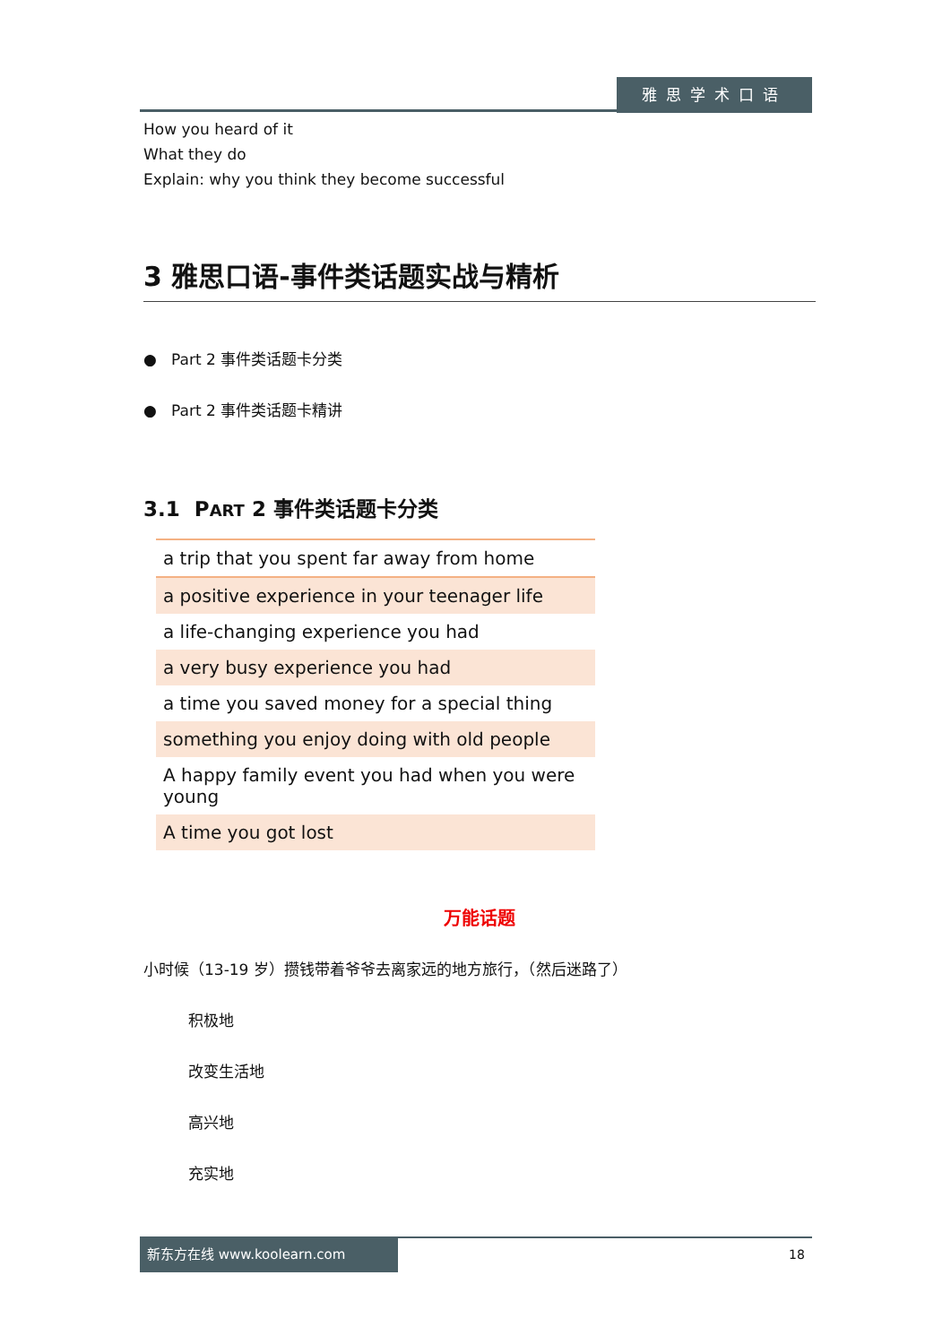雅思学术口语
How you heard of it
What they do
Explain: why you think they become successful
3 雅思口语-事件类话题实战与精析
● Part 2 事件类话题卡分类
● Part 2 事件类话题卡精讲
3.1 PART 2 事件类话题卡分类
| a trip that you spent far away from home |
| a positive experience in your teenager life |
| a life-changing experience you had |
| a very busy experience you had |
| a time you saved money for a special thing |
| something you enjoy doing with old people |
| A happy family event you had when you were young |
| A time you got lost |
万能话题
小时候（13-19 岁）攒钱带着爷爷去离家远的地方旅行，（然后迷路了）
积极地
改变生活地
高兴地
充实地
新东方在线 www.koolearn.com
18